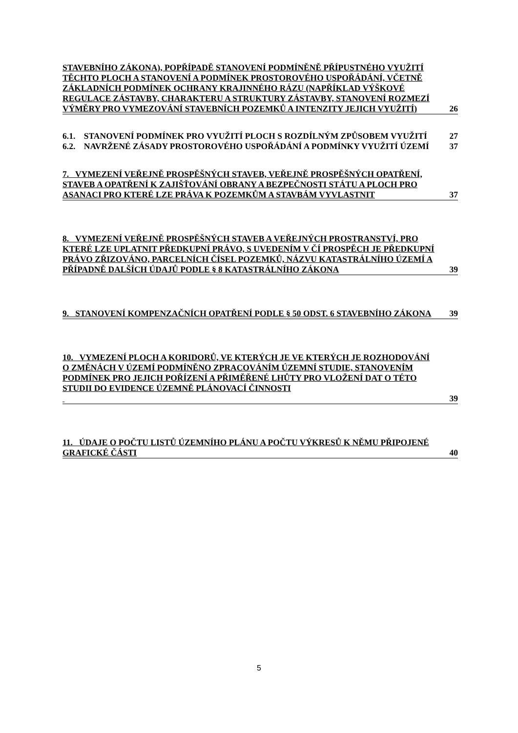STAVEBNÍHO ZÁKONA), POPŘÍPADĚ STANOVENÍ PODMÍNĚNĚ PŘÍPUSTNÉHO VYUŽITÍ TĚCHTO PLOCH A STANOVENÍ A PODMÍNEK PROSTOROVÉHO USPOŘÁDÁNÍ, VČETNĚ ZÁKLADNÍCH PODMÍNEK OCHRANY KRAJINNÉHO RÁZU (NAPŘÍKLAD VÝŠKOVÉ REGULACE ZÁSTAVBY, CHARAKTERU A STRUKTURY ZÁSTAVBY, STANOVENÍ ROZMEZÍ VÝMĚRY PRO VYMEZOVÁNÍ STAVEBNÍCH POZEMKŮ A INTENZITY JEJICH VYUŽITÍ)
26
6.1. STANOVENÍ PODMÍNEK PRO VYUŽITÍ PLOCH S ROZDÍLNÝM ZPŮSOBEM VYUŽITÍ
27
6.2. NAVRŽENÉ ZÁSADY PROSTOROVÉHO USPOŘÁDÁNÍ A PODMÍNKY VYUŽITÍ ÚZEMÍ
37
7. VYMEZENÍ VEŘEJNĚ PROSPĚŠNÝCH STAVEB, VEŘEJNĚ PROSPĚŠNÝCH OPATŘENÍ, STAVEB A OPATŘENÍ K ZAJIŠŤOVÁNÍ OBRANY A BEZPEČNOSTI STÁTU A PLOCH PRO ASANACI PRO KTERÉ LZE PRÁVA K POZEMKŮM A STAVBÁM VYVLASTNIT
37
8. VYMEZENÍ VEŘEJNĚ PROSPĚŠNÝCH STAVEB A VEŘEJNÝCH PROSTRANSTVÍ, PRO KTERÉ LZE UPLATNIT PŘEDKUPNÍ PRÁVO, S UVEDENÍM V ČÍ PROSPĚCH JE PŘEDKUPNÍ PRÁVO ZŘIZOVÁNO, PARCELNÍCH ČÍSEL POZEMKŮ, NÁZVU KATASTRÁLNÍHO ÚZEMÍ A PŘÍPADNĚ DALŠÍCH ÚDAJŮ PODLE § 8 KATASTRÁLNÍHO ZÁKONA
39
9. STANOVENÍ KOMPENZAČNÍCH OPATŘENÍ PODLE § 50 ODST. 6 STAVEBNÍHO ZÁKONA
39
10. VYMEZENÍ PLOCH A KORIDORŮ, VE KTERÝCH JE VE KTERÝCH JE ROZHODOVÁNÍ O ZMĚNÁCH V ÚZEMÍ PODMÍNĚNO ZPRACOVÁNÍM ÚZEMNÍ STUDIE, STANOVENÍM PODMÍNEK PRO JEJICH POŘÍZENÍ A PŘIMĚŘENÉ LHŮTY PRO VLOŽENÍ DAT O TÉTO STUDII DO EVIDENCE ÚZEMNĚ PLÁNOVACÍ ČINNOSTI
39
11. ÚDAJE O POČTU LISTŮ ÚZEMNÍHO PLÁNU A POČTU VÝKRESŮ K NĚMU PŘIPOJENÉ GRAFICKÉ ČÁSTI
40
5